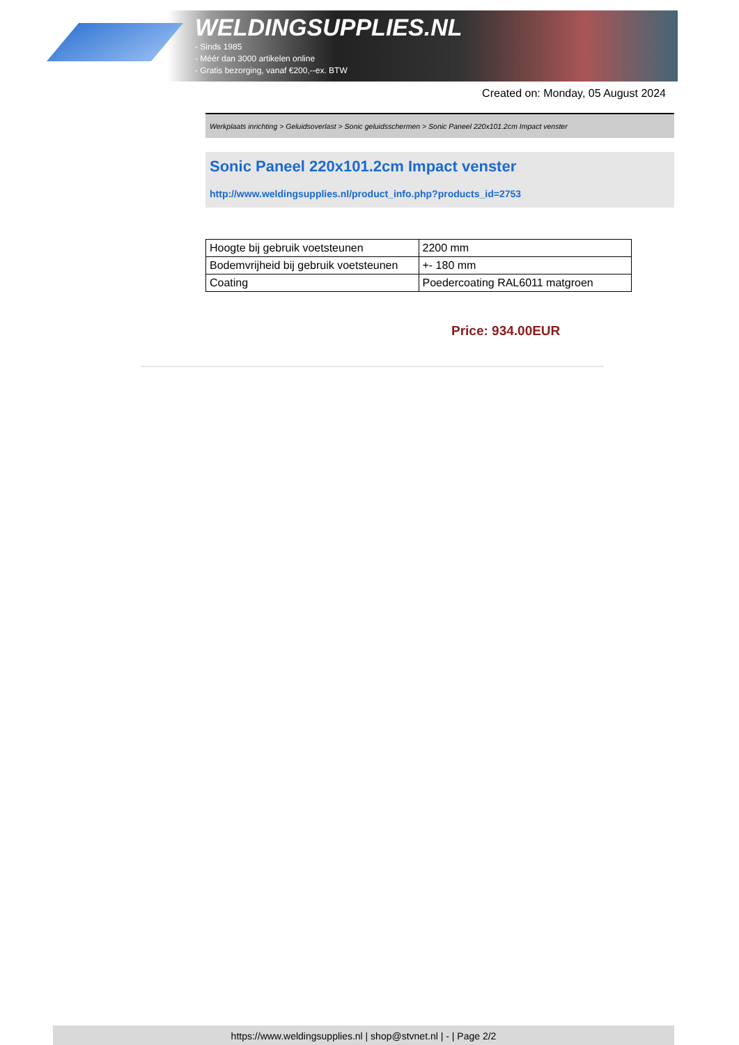WELDINGSUPPLIES.NL
- Sinds 1985
- Méér dan 3000 artikelen online
- Gratis bezorging, vanaf €200,--ex. BTW
Created on: Monday, 05 August 2024
Werkplaats inrichting > Geluidsoverlast > Sonic geluidsschermen > Sonic Paneel 220x101.2cm Impact venster
Sonic Paneel 220x101.2cm Impact venster
http://www.weldingsupplies.nl/product_info.php?products_id=2753
| Hoogte bij gebruik voetsteunen | 2200 mm |
| Bodemvrijheid bij gebruik voetsteunen | +- 180 mm |
| Coating | Poedercoating RAL6011 matgroen |
Price: 934.00EUR
https://www.weldingsupplies.nl | shop@stvnet.nl | - | Page 2/2